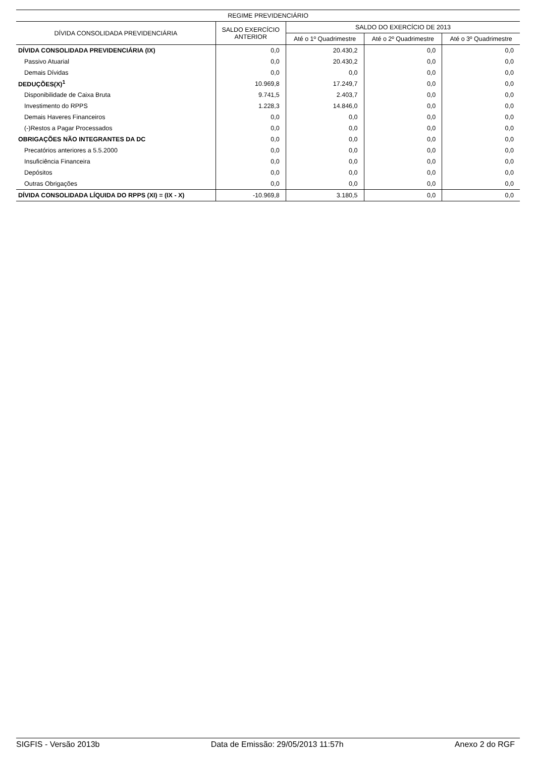| REGIME PREVIDENCIÁRIO | | | | |
| --- | --- | --- | --- | --- |
| DÍVIDA CONSOLIDADA PREVIDENCIÁRIA | SALDO EXERCÍCIO ANTERIOR | SALDO DO EXERCÍCIO DE 2013 | | |
| | | Até o 1º Quadrimestre | Até o 2º Quadrimestre | Até o 3º Quadrimestre |
| DÍVIDA CONSOLIDADA PREVIDENCIÁRIA (IX) | 0,0 | 20.430,2 | 0,0 | 0,0 |
| Passivo Atuarial | 0,0 | 20.430,2 | 0,0 | 0,0 |
| Demais Dívidas | 0,0 | 0,0 | 0,0 | 0,0 |
| DEDUÇÕES(X)<sup>1</sup> | 10.969,8 | 17.249,7 | 0,0 | 0,0 |
| Disponibilidade de Caixa Bruta | 9.741,5 | 2.403,7 | 0,0 | 0,0 |
| Investimento do RPPS | 1.228,3 | 14.846,0 | 0,0 | 0,0 |
| Demais Haveres Financeiros | 0,0 | 0,0 | 0,0 | 0,0 |
| (-)Restos a Pagar Processados | 0,0 | 0,0 | 0,0 | 0,0 |
| OBRIGAÇÕES NÃO INTEGRANTES DA DC | 0,0 | 0,0 | 0,0 | 0,0 |
| Precatórios anteriores a 5.5.2000 | 0,0 | 0,0 | 0,0 | 0,0 |
| Insuficiência Financeira | 0,0 | 0,0 | 0,0 | 0,0 |
| Depósitos | 0,0 | 0,0 | 0,0 | 0,0 |
| Outras Obrigações | 0,0 | 0,0 | 0,0 | 0,0 |
| DÍVIDA CONSOLIDADA LÍQUIDA DO RPPS (XI) = (IX - X) | -10.969,8 | 3.180,5 | 0,0 | 0,0 |
SIGFIS - Versão 2013b Data de Emissão: 29/05/2013 11:57h Anexo 2 do RGF